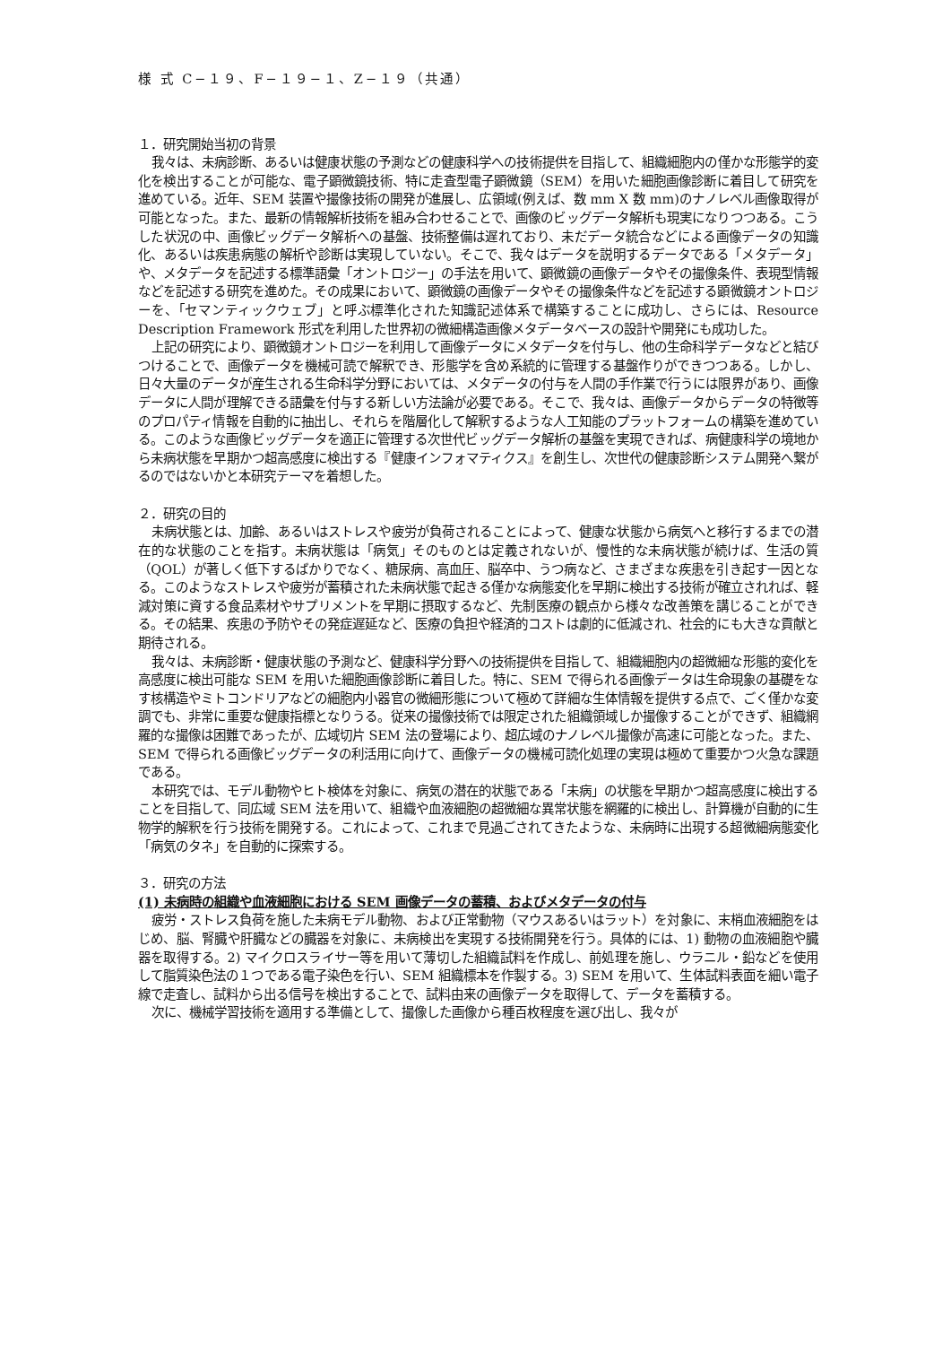様 式 C−１９、F−１９−１、Z−１９（共通）
１．研究開始当初の背景
我々は、未病診断、あるいは健康状態の予測などの健康科学への技術提供を目指して、組織細胞内の僅かな形態学的変化を検出することが可能な、電子顕微鏡技術、特に走査型電子顕微鏡（SEM）を用いた細胞画像診断に着目して研究を進めている。近年、SEM 装置や撮像技術の開発が進展し、広領域(例えば、数 mm X 数 mm)のナノレベル画像取得が可能となった。また、最新の情報解析技術を組み合わせることで、画像のビッグデータ解析も現実になりつつある。こうした状況の中、画像ビッグデータ解析への基盤、技術整備は遅れており、未だデータ統合などによる画像データの知識化、あるいは疾患病態の解析や診断は実現していない。そこで、我々はデータを説明するデータである「メタデータ」や、メタデータを記述する標準語彙「オントロジー」の手法を用いて、顕微鏡の画像データやその撮像条件、表現型情報などを記述する研究を進めた。その成果において、顕微鏡の画像データやその撮像条件などを記述する顕微鏡オントロジーを、「セマンティックウェブ」と呼ぶ標準化された知識記述体系で構築することに成功し、さらには、Resource Description Framework 形式を利用した世界初の微細構造画像メタデータベースの設計や開発にも成功した。
上記の研究により、顕微鏡オントロジーを利用して画像データにメタデータを付与し、他の生命科学データなどと結びつけることで、画像データを機械可読で解釈でき、形態学を含め系統的に管理する基盤作りができつつある。しかし、日々大量のデータが産生される生命科学分野においては、メタデータの付与を人間の手作業で行うには限界があり、画像データに人間が理解できる語彙を付与する新しい方法論が必要である。そこで、我々は、画像データからデータの特徴等のプロパティ情報を自動的に抽出し、それらを階層化して解釈するような人工知能のプラットフォームの構築を進めている。このような画像ビッグデータを適正に管理する次世代ビッグデータ解析の基盤を実現できれば、病健康科学の境地から未病状態を早期かつ超高感度に検出する『健康インフォマティクス』を創生し、次世代の健康診断システム開発へ繋がるのではないかと本研究テーマを着想した。
２．研究の目的
未病状態とは、加齢、あるいはストレスや疲労が負荷されることによって、健康な状態から病気へと移行するまでの潜在的な状態のことを指す。未病状態は「病気」そのものとは定義されないが、慢性的な未病状態が続けば、生活の質（QOL）が著しく低下するばかりでなく、糖尿病、高血圧、脳卒中、うつ病など、さまざまな疾患を引き起す一因となる。このようなストレスや疲労が蓄積された未病状態で起きる僅かな病態変化を早期に検出する技術が確立されれば、軽減対策に資する食品素材やサプリメントを早期に摂取するなど、先制医療の観点から様々な改善策を講じることができる。その結果、疾患の予防やその発症遅延など、医療の負担や経済的コストは劇的に低減され、社会的にも大きな貢献と期待される。
我々は、未病診断・健康状態の予測など、健康科学分野への技術提供を目指して、組織細胞内の超微細な形態的変化を高感度に検出可能な SEM を用いた細胞画像診断に着目した。特に、SEM で得られる画像データは生命現象の基礎をなす核構造やミトコンドリアなどの細胞内小器官の微細形態について極めて詳細な生体情報を提供する点で、ごく僅かな変調でも、非常に重要な健康指標となりうる。従来の撮像技術では限定された組織領域しか撮像することができず、組織網羅的な撮像は困難であったが、広域切片 SEM 法の登場により、超広域のナノレベル撮像が高速に可能となった。また、SEM で得られる画像ビッグデータの利活用に向けて、画像データの機械可読化処理の実現は極めて重要かつ火急な課題である。
本研究では、モデル動物やヒト検体を対象に、病気の潜在的状態である「未病」の状態を早期かつ超高感度に検出することを目指して、同広域 SEM 法を用いて、組織や血液細胞の超微細な異常状態を網羅的に検出し、計算機が自動的に生物学的解釈を行う技術を開発する。これによって、これまで見過ごされてきたような、未病時に出現する超微細病態変化「病気のタネ」を自動的に探索する。
３．研究の方法
(1) 未病時の組織や血液細胞における SEM 画像データの蓄積、およびメタデータの付与
疲労・ストレス負荷を施した未病モデル動物、および正常動物（マウスあるいはラット）を対象に、末梢血液細胞をはじめ、脳、腎臓や肝臓などの臓器を対象に、未病検出を実現する技術開発を行う。具体的には、1) 動物の血液細胞や臓器を取得する。2) マイクロスライサー等を用いて薄切した組織試料を作成し、前処理を施し、ウラニル・鉛などを使用して脂質染色法の１つである電子染色を行い、SEM 組織標本を作製する。3) SEM を用いて、生体試料表面を細い電子線で走査し、試料から出る信号を検出することで、試料由来の画像データを取得して、データを蓄積する。
次に、機械学習技術を適用する準備として、撮像した画像から種百枚程度を選び出し、我々が